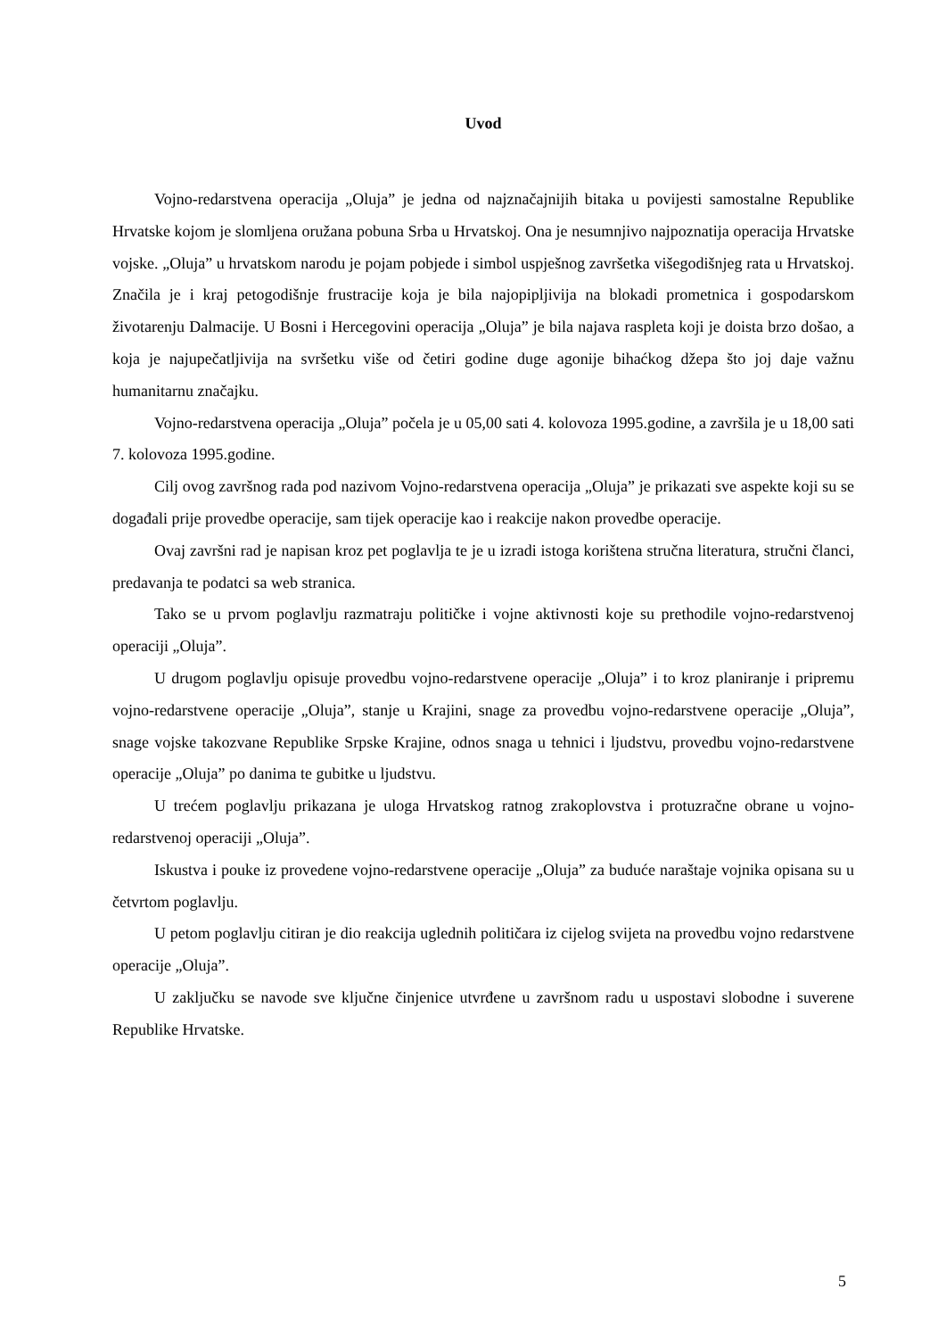Uvod
Vojno-redarstvena operacija „Oluja” je jedna od najznačajnijih bitaka u povijesti samostalne Republike Hrvatske kojom je slomljena oružana pobuna Srba u Hrvatskoj. Ona je nesumnjivo najpoznatija operacija Hrvatske vojske. „Oluja” u hrvatskom narodu je pojam pobjede i simbol uspješnog završetka višegodišnjeg rata u Hrvatskoj. Značila je i kraj petogodišnje frustracije koja je bila najopipljivija na blokadi prometnica i gospodarskom životarenju Dalmacije. U Bosni i Hercegovini operacija „Oluja” je bila najava raspleta koji je doista brzo došao, a koja je najupečatljivija na svršetku više od četiri godine duge agonije bihaćkog džepa što joj daje važnu humanitarnu značajku.
Vojno-redarstvena operacija „Oluja” počela je u 05,00 sati 4. kolovoza 1995.godine, a završila je u 18,00 sati 7. kolovoza 1995.godine.
Cilj ovog završnog rada pod nazivom Vojno-redarstvena operacija „Oluja” je prikazati sve aspekte koji su se događali prije provedbe operacije, sam tijek operacije kao i reakcije nakon provedbe operacije.
Ovaj završni rad je napisan kroz pet poglavlja te je u izradi istoga korištena stručna literatura, stručni članci, predavanja te podatci sa web stranica.
Tako se u prvom poglavlju razmatraju političke i vojne aktivnosti koje su prethodile vojno-redarstvenoj operaciji „Oluja”.
U drugom poglavlju opisuje provedbu vojno-redarstvene operacije „Oluja” i to kroz planiranje i pripremu vojno-redarstvene operacije „Oluja”, stanje u Krajini, snage za provedbu vojno-redarstvene operacije „Oluja”, snage vojske takozvane Republike Srpske Krajine, odnos snaga u tehnici i ljudstvu, provedbu vojno-redarstvene operacije „Oluja” po danima te gubitke u ljudstvu.
U trećem poglavlju prikazana je uloga Hrvatskog ratnog zrakoplovstva i protuzračne obrane u vojno-redarstvenoj operaciji „Oluja”.
Iskustva i pouke iz provedene vojno-redarstvene operacije „Oluja” za buduće naraštaje vojnika opisana su u četvrtom poglavlju.
U petom poglavlju citiran je dio reakcija uglednih političara iz cijelog svijeta na provedbu vojno redarstvene operacije „Oluja”.
U zaključku se navode sve ključne činjenice utvrđene u završnom radu u uspostavi slobodne i suverene Republike Hrvatske.
5